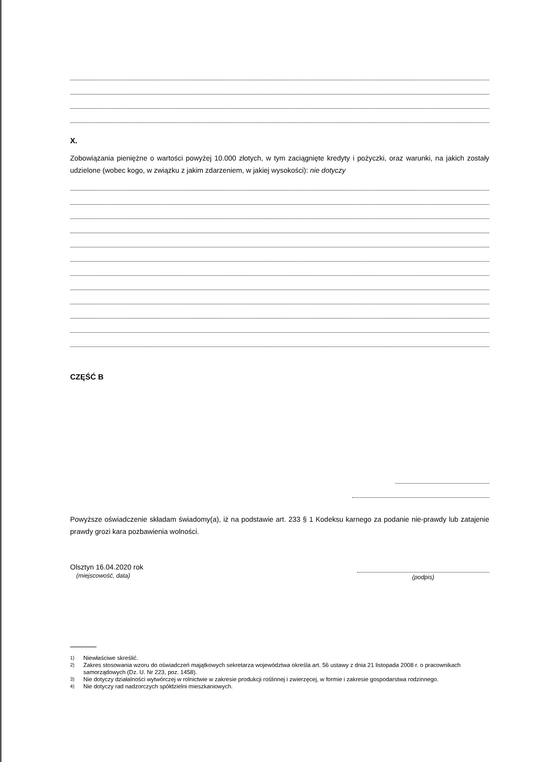X.
Zobowiązania pieniężne o wartości powyżej 10.000 złotych, w tym zaciągnięte kredyty i pożyczki, oraz warunki, na jakich zostały udzielone (wobec kogo, w związku z jakim zdarzeniem, w jakiej wysokości): nie dotyczy
CZĘŚĆ B
Powyższe oświadczenie składam świadomy(a), iż na podstawie art. 233 § 1 Kodeksu karnego za podanie nie-prawdy lub zatajenie prawdy grozi kara pozbawienia wolności.
Olsztyn 16.04.2020 rok
(miejscowość, data)
(podpis)
<sup>1)</sup> Niewłaściwe skreślić.
<sup>2)</sup> Zakres stosowania wzoru do oświadczeń majątkowych sekretarza województwa określa art. 56 ustawy z dnia 21 listopada 2008 r. o pracownikach samorządowych (Dz. U. Nr 223, poz. 1458).
<sup>3)</sup> Nie dotyczy działalności wytwórczej w rolnictwie w zakresie produkcji roślinnej i zwierzęcej, w formie i zakresie gospodarstwa rodzinnego.
<sup>4)</sup> Nie dotyczy rad nadzorczych spółdzielni mieszkaniowych.